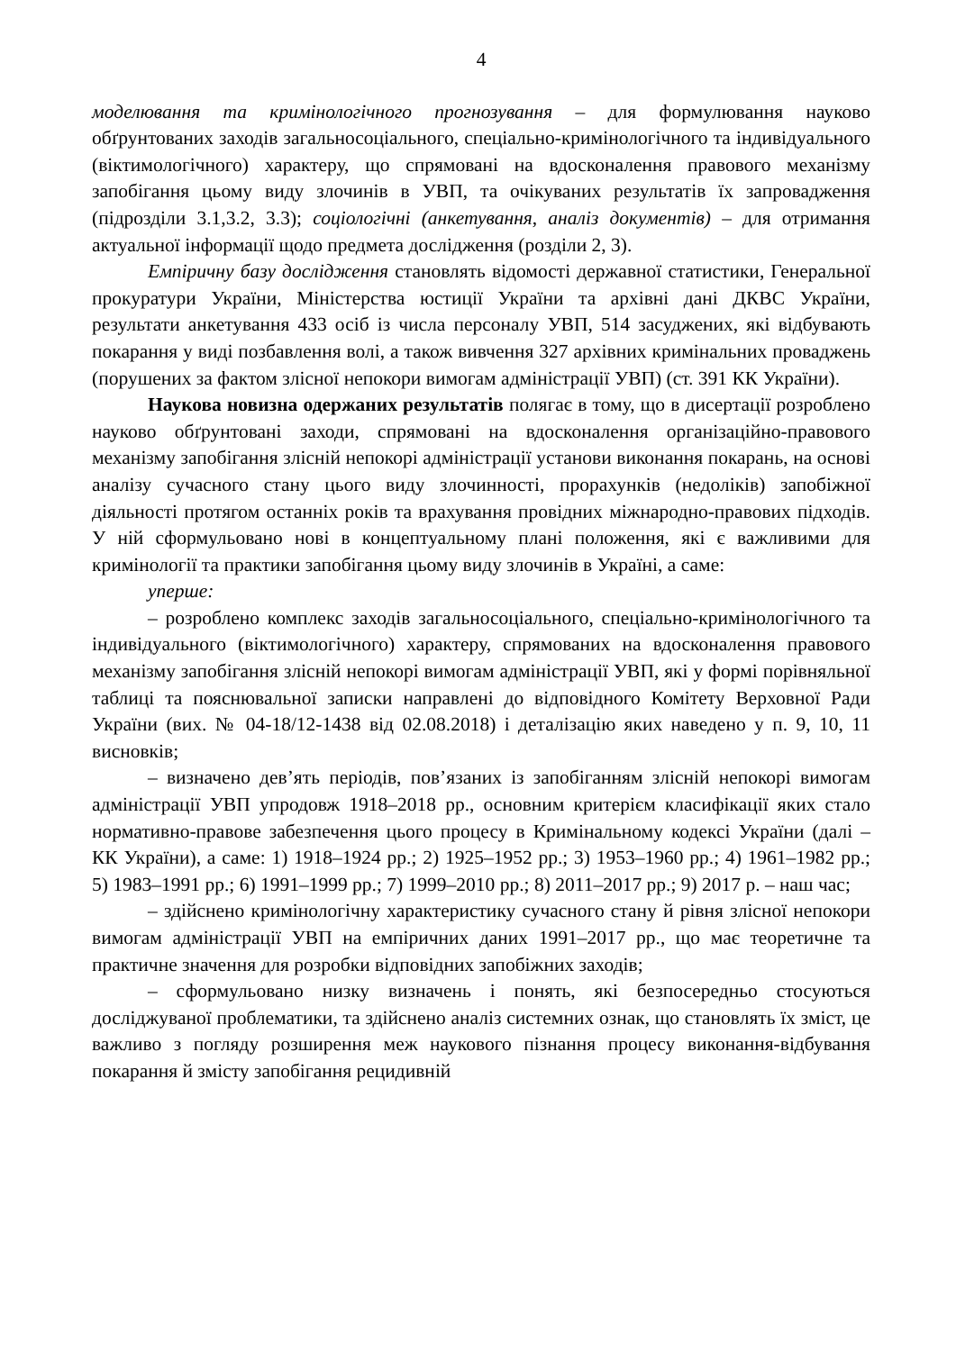4
моделювання та кримінологічного прогнозування – для формулювання науково обґрунтованих заходів загальносоціального, спеціально-кримінологічного та індивідуального (віктимологічного) характеру, що спрямовані на вдосконалення правового механізму запобігання цьому виду злочинів в УВП, та очікуваних результатів їх запровадження (підрозділи 3.1,3.2, 3.3); соціологічні (анкетування, аналіз документів) – для отримання актуальної інформації щодо предмета дослідження (розділи 2, 3).
Емпіричну базу дослідження становлять відомості державної статистики, Генеральної прокуратури України, Міністерства юстиції України та архівні дані ДКВС України, результати анкетування 433 осіб із числа персоналу УВП, 514 засуджених, які відбувають покарання у виді позбавлення волі, а також вивчення 327 архівних кримінальних проваджень (порушених за фактом злісної непокори вимогам адміністрації УВП) (ст. 391 КК України).
Наукова новизна одержаних результатів полягає в тому, що в дисертації розроблено науково обґрунтовані заходи, спрямовані на вдосконалення організаційно-правового механізму запобігання злісній непокорі адміністрації установи виконання покарань, на основі аналізу сучасного стану цього виду злочинності, прорахунків (недоліків) запобіжної діяльності протягом останніх років та врахування провідних міжнародно-правових підходів. У ній сформульовано нові в концептуальному плані положення, які є важливими для кримінології та практики запобігання цьому виду злочинів в Україні, а саме:
уперше:
– розроблено комплекс заходів загальносоціального, спеціально-кримінологічного та індивідуального (віктимологічного) характеру, спрямованих на вдосконалення правового механізму запобігання злісній непокорі вимогам адміністрації УВП, які у формі порівняльної таблиці та пояснювальної записки направлені до відповідного Комітету Верховної Ради України (вих. № 04-18/12-1438 від 02.08.2018) і деталізацію яких наведено у п. 9, 10, 11 висновків;
– визначено дев’ять періодів, пов’язаних із запобіганням злісній непокорі вимогам адміністрації УВП упродовж 1918–2018 рр., основним критерієм класифікації яких стало нормативно-правове забезпечення цього процесу в Кримінальному кодексі України (далі – КК України), а саме: 1) 1918–1924 рр.; 2) 1925–1952 рр.; 3) 1953–1960 рр.; 4) 1961–1982 рр.; 5) 1983–1991 рр.; 6) 1991–1999 рр.; 7) 1999–2010 рр.; 8) 2011–2017 рр.; 9) 2017 р. – наш час;
– здійснено кримінологічну характеристику сучасного стану й рівня злісної непокори вимогам адміністрації УВП на емпіричних даних 1991–2017 рр., що має теоретичне та практичне значення для розробки відповідних запобіжних заходів;
– сформульовано низку визначень і понять, які безпосередньо стосуються досліджуваної проблематики, та здійснено аналіз системних ознак, що становлять їх зміст, це важливо з погляду розширення меж наукового пізнання процесу виконання-відбування покарання й змісту запобігання рецидивній